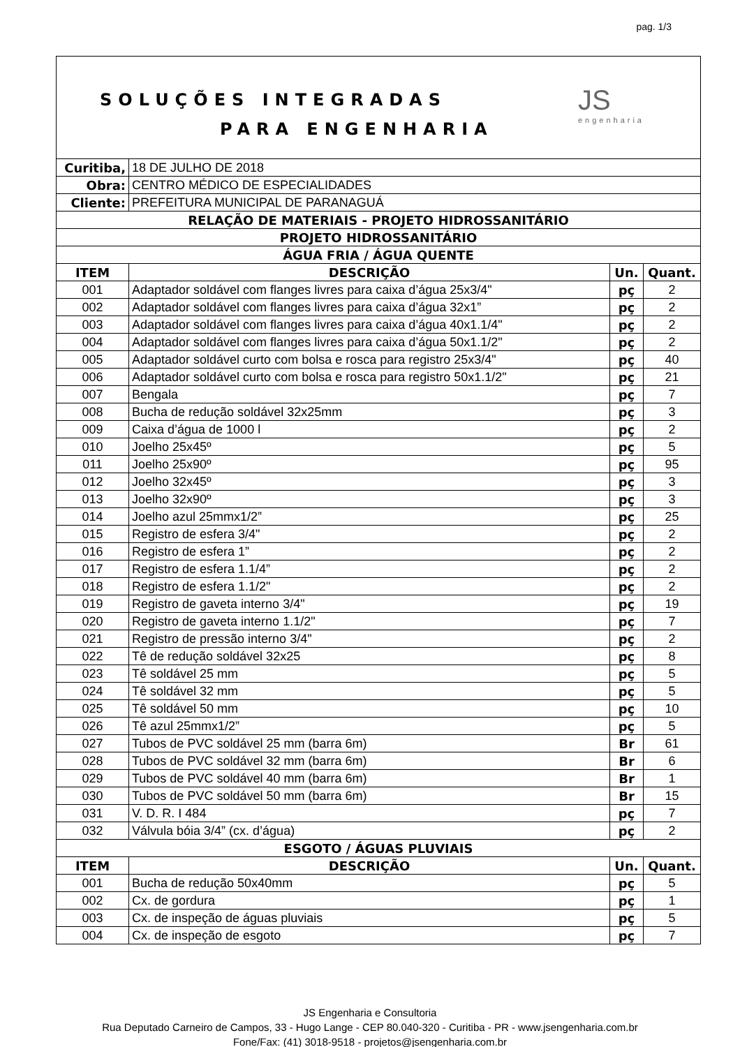pag. 1/3
SOLUÇÕES INTEGRADAS
PARA ENGENHARIA
JS
engenharia
| Curitiba, | 18 DE JULHO DE 2018 | | |
| Obra: | CENTRO MÉDICO DE ESPECIALIDADES | | |
| Cliente: | PREFEITURA MUNICIPAL DE PARANAGUÁ | | |
| RELAÇÃO DE MATERIAIS - PROJETO HIDROSSANITÁRIO | | | |
| PROJETO HIDROSSANITÁRIO | | | |
| ÁGUA FRIA / ÁGUA QUENTE | | | |
| ITEM | DESCRIÇÃO | Un. | Quant. |
| 001 | Adaptador soldável com flanges livres para caixa d’água 25x3/4" | pç | 2 |
| 002 | Adaptador soldável com flanges livres para caixa d’água 32x1” | pç | 2 |
| 003 | Adaptador soldável com flanges livres para caixa d’água 40x1.1/4" | pç | 2 |
| 004 | Adaptador soldável com flanges livres para caixa d’água 50x1.1/2" | pç | 2 |
| 005 | Adaptador soldável curto com bolsa e rosca para registro 25x3/4" | pç | 40 |
| 006 | Adaptador soldável curto com bolsa e rosca para registro 50x1.1/2" | pç | 21 |
| 007 | Bengala | pç | 7 |
| 008 | Bucha de redução soldável 32x25mm | pç | 3 |
| 009 | Caixa d’água de 1000 l | pç | 2 |
| 010 | Joelho 25x45º | pç | 5 |
| 011 | Joelho 25x90º | pç | 95 |
| 012 | Joelho 32x45º | pç | 3 |
| 013 | Joelho 32x90º | pç | 3 |
| 014 | Joelho azul 25mmx1/2” | pç | 25 |
| 015 | Registro de esfera 3/4" | pç | 2 |
| 016 | Registro de esfera 1” | pç | 2 |
| 017 | Registro de esfera 1.1/4” | pç | 2 |
| 018 | Registro de esfera 1.1/2" | pç | 2 |
| 019 | Registro de gaveta interno 3/4" | pç | 19 |
| 020 | Registro de gaveta interno 1.1/2" | pç | 7 |
| 021 | Registro de pressão interno 3/4" | pç | 2 |
| 022 | Tê de redução soldável 32x25 | pç | 8 |
| 023 | Tê soldável 25 mm | pç | 5 |
| 024 | Tê soldável 32 mm | pç | 5 |
| 025 | Tê soldável 50 mm | pç | 10 |
| 026 | Tê azul 25mmx1/2” | pç | 5 |
| 027 | Tubos de PVC soldável 25 mm (barra 6m) | Br | 61 |
| 028 | Tubos de PVC soldável 32 mm (barra 6m) | Br | 6 |
| 029 | Tubos de PVC soldável 40 mm (barra 6m) | Br | 1 |
| 030 | Tubos de PVC soldável 50 mm (barra 6m) | Br | 15 |
| 031 | V. D. R. I 484 | pç | 7 |
| 032 | Válvula bóia 3/4” (cx. d’água) | pç | 2 |
| ESGOTO / ÁGUAS PLUVIAIS | | | |
| ITEM | DESCRIÇÃO | Un. | Quant. |
| 001 | Bucha de redução 50x40mm | pç | 5 |
| 002 | Cx. de gordura | pç | 1 |
| 003 | Cx. de inspeção de águas pluviais | pç | 5 |
| 004 | Cx. de inspeção de esgoto | pç | 7 |
JS Engenharia e Consultoria
Rua Deputado Carneiro de Campos, 33 - Hugo Lange - CEP 80.040-320 - Curitiba - PR - www.jsengenharia.com.br
Fone/Fax: (41) 3018-9518 - projetos@jsengenharia.com.br